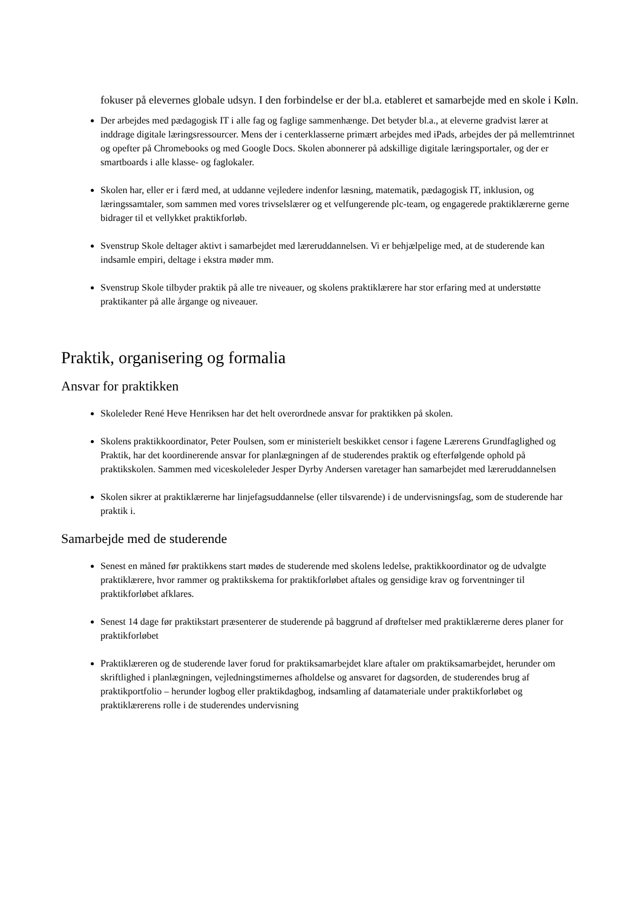fokuser på elevernes globale udsyn. I den forbindelse er der bl.a. etableret et samarbejde med en skole i Køln.
Der arbejdes med pædagogisk IT i alle fag og faglige sammenhænge. Det betyder bl.a., at eleverne gradvist lærer at inddrage digitale læringsressourcer. Mens der i centerklasserne primært arbejdes med iPads, arbejdes der på mellemtrinnet og opefter på Chromebooks og med Google Docs. Skolen abonnerer på adskillige digitale læringsportaler, og der er smartboards i alle klasse- og faglokaler.
Skolen har, eller er i færd med, at uddanne vejledere indenfor læsning, matematik, pædagogisk IT, inklusion, og læringssamtaler, som sammen med vores trivselslærer og et velfungerende plc-team, og engagerede praktiklærerne gerne bidrager til et vellykket praktikforløb.
Svenstrup Skole deltager aktivt i samarbejdet med læreruddannelsen. Vi er behjælpelige med, at de studerende kan indsamle empiri, deltage i ekstra møder mm.
Svenstrup Skole tilbyder praktik på alle tre niveauer, og skolens praktiklærere har stor erfaring med at understøtte praktikanter på alle årgange og niveauer.
Praktik, organisering og formalia
Ansvar for praktikken
Skoleleder René Heve Henriksen har det helt overordnede ansvar for praktikken på skolen.
Skolens praktikkoordinator, Peter Poulsen, som er ministerielt beskikket censor i fagene Lærerens Grundfaglighed og Praktik, har det koordinerende ansvar for planlægningen af de studerendes praktik og efterfølgende ophold på praktikskolen. Sammen med viceskoleleder Jesper Dyrby Andersen varetager han samarbejdet med læreruddannelsen
Skolen sikrer at praktiklærerne har linjefagsuddannelse (eller tilsvarende) i de undervisningsfag, som de studerende har praktik i.
Samarbejde med de studerende
Senest en måned før praktikkens start mødes de studerende med skolens ledelse, praktikkoordinator og de udvalgte praktiklærere, hvor rammer og praktikskema for praktikforløbet aftales og gensidige krav og forventninger til praktikforløbet afklares.
Senest 14 dage før praktikstart præsenterer de studerende på baggrund af drøftelser med praktiklærerne deres planer for praktikforløbet
Praktiklæreren og de studerende laver forud for praktiksamarbejdet klare aftaler om praktiksamarbejdet, herunder om skriftlighed i planlægningen, vejledningstimernes afholdelse og ansvaret for dagsorden, de studerendes brug af praktikportfolio – herunder logbog eller praktikdagbog, indsamling af datamateriale under praktikforløbet og praktiklærerens rolle i de studerendes undervisning